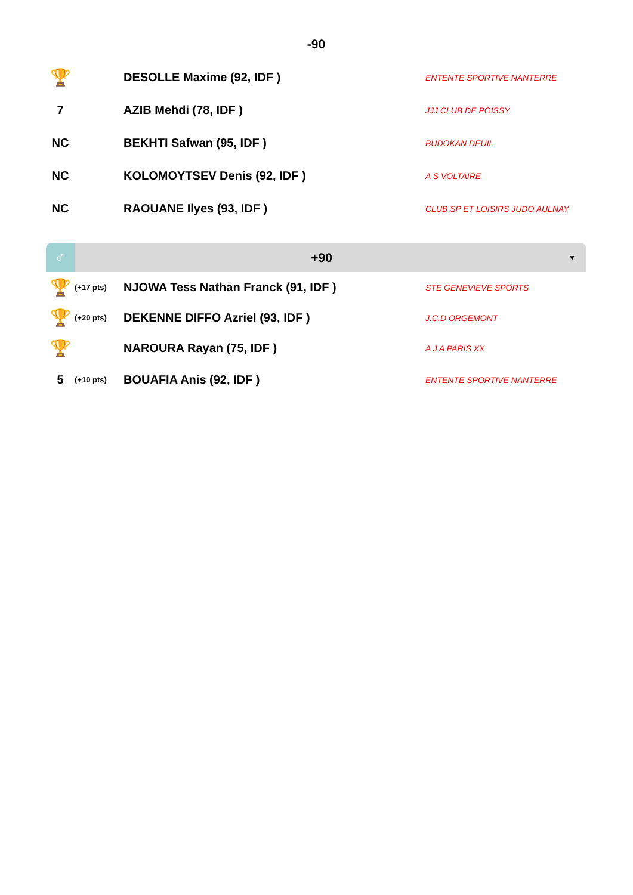-90
| 🏆 | | DESOLLE Maxime (92, IDF ) | ENTENTE SPORTIVE NANTERRE |
| 7 | | AZIB Mehdi (78, IDF ) | JJJ CLUB DE POISSY |
| NC | | BEKHTI Safwan (95, IDF ) | BUDOKAN DEUIL |
| NC | | KOLOMOYTSEV Denis (92, IDF ) | A S VOLTAIRE |
| NC | | RAOUANE Ilyes (93, IDF ) | CLUB SP ET LOISIRS JUDO AULNAY |
♂
+90
▼
| 🏆 | (+17 pts) | NJOWA Tess Nathan Franck (91, IDF ) | STE GENEVIEVE SPORTS |
| 🏆 | (+20 pts) | DEKENNE DIFFO Azriel (93, IDF ) | J.C.D ORGEMONT |
| 🏆 | | NAROURA Rayan (75, IDF ) | A J A PARIS XX |
| 5 | (+10 pts) | BOUAFIA Anis (92, IDF ) | ENTENTE SPORTIVE NANTERRE |